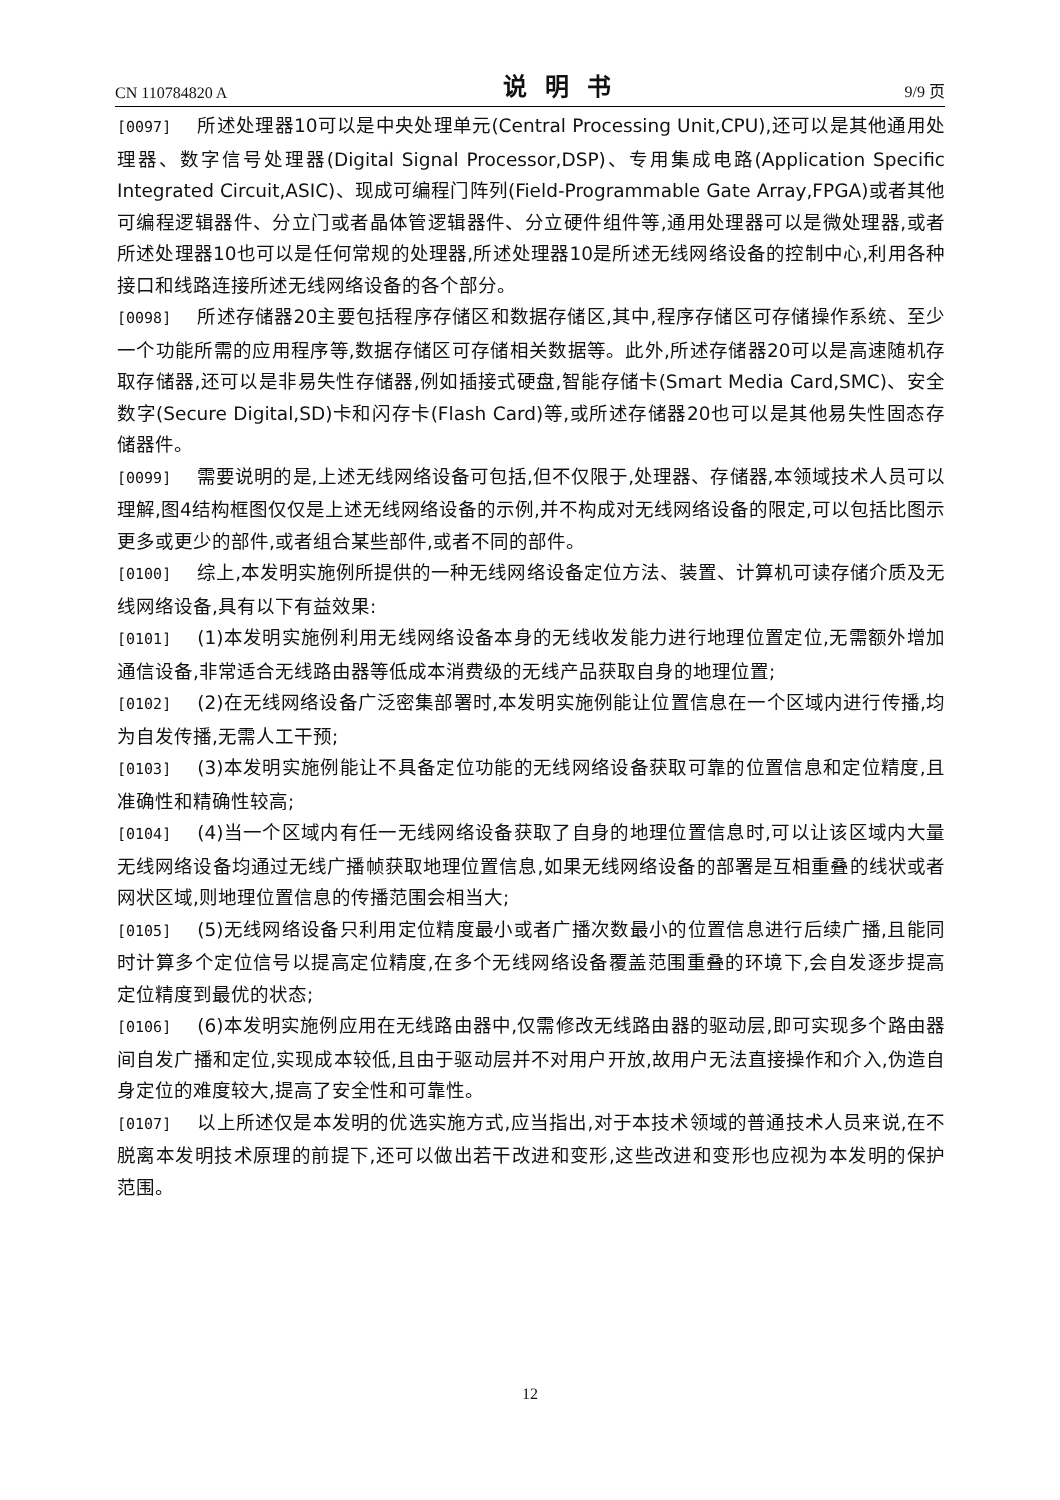CN 110784820 A 说明书 9/9 页
[0097] 所述处理器10可以是中央处理单元(Central Processing Unit,CPU),还可以是其他通用处理器、数字信号处理器(Digital Signal Processor,DSP)、专用集成电路(Application Specific Integrated Circuit,ASIC)、现成可编程门阵列(Field-Programmable Gate Array,FPGA)或者其他可编程逻辑器件、分立门或者晶体管逻辑器件、分立硬件组件等,通用处理器可以是微处理器,或者所述处理器10也可以是任何常规的处理器,所述处理器10是所述无线网络设备的控制中心,利用各种接口和线路连接所述无线网络设备的各个部分。
[0098] 所述存储器20主要包括程序存储区和数据存储区,其中,程序存储区可存储操作系统、至少一个功能所需的应用程序等,数据存储区可存储相关数据等。此外,所述存储器20可以是高速随机存取存储器,还可以是非易失性存储器,例如插接式硬盘,智能存储卡(Smart Media Card,SMC)、安全数字(Secure Digital,SD)卡和闪存卡(Flash Card)等,或所述存储器20也可以是其他易失性固态存储器件。
[0099] 需要说明的是,上述无线网络设备可包括,但不仅限于,处理器、存储器,本领域技术人员可以理解,图4结构框图仅仅是上述无线网络设备的示例,并不构成对无线网络设备的限定,可以包括比图示更多或更少的部件,或者组合某些部件,或者不同的部件。
[0100] 综上,本发明实施例所提供的一种无线网络设备定位方法、装置、计算机可读存储介质及无线网络设备,具有以下有益效果:
[0101] (1)本发明实施例利用无线网络设备本身的无线收发能力进行地理位置定位,无需额外增加通信设备,非常适合无线路由器等低成本消费级的无线产品获取自身的地理位置;
[0102] (2)在无线网络设备广泛密集部署时,本发明实施例能让位置信息在一个区域内进行传播,均为自发传播,无需人工干预;
[0103] (3)本发明实施例能让不具备定位功能的无线网络设备获取可靠的位置信息和定位精度,且准确性和精确性较高;
[0104] (4)当一个区域内有任一无线网络设备获取了自身的地理位置信息时,可以让该区域内大量无线网络设备均通过无线广播帧获取地理位置信息,如果无线网络设备的部署是互相重叠的线状或者网状区域,则地理位置信息的传播范围会相当大;
[0105] (5)无线网络设备只利用定位精度最小或者广播次数最小的位置信息进行后续广播,且能同时计算多个定位信号以提高定位精度,在多个无线网络设备覆盖范围重叠的环境下,会自发逐步提高定位精度到最优的状态;
[0106] (6)本发明实施例应用在无线路由器中,仅需修改无线路由器的驱动层,即可实现多个路由器间自发广播和定位,实现成本较低,且由于驱动层并不对用户开放,故用户无法直接操作和介入,伪造自身定位的难度较大,提高了安全性和可靠性。
[0107] 以上所述仅是本发明的优选实施方式,应当指出,对于本技术领域的普通技术人员来说,在不脱离本发明技术原理的前提下,还可以做出若干改进和变形,这些改进和变形也应视为本发明的保护范围。
12